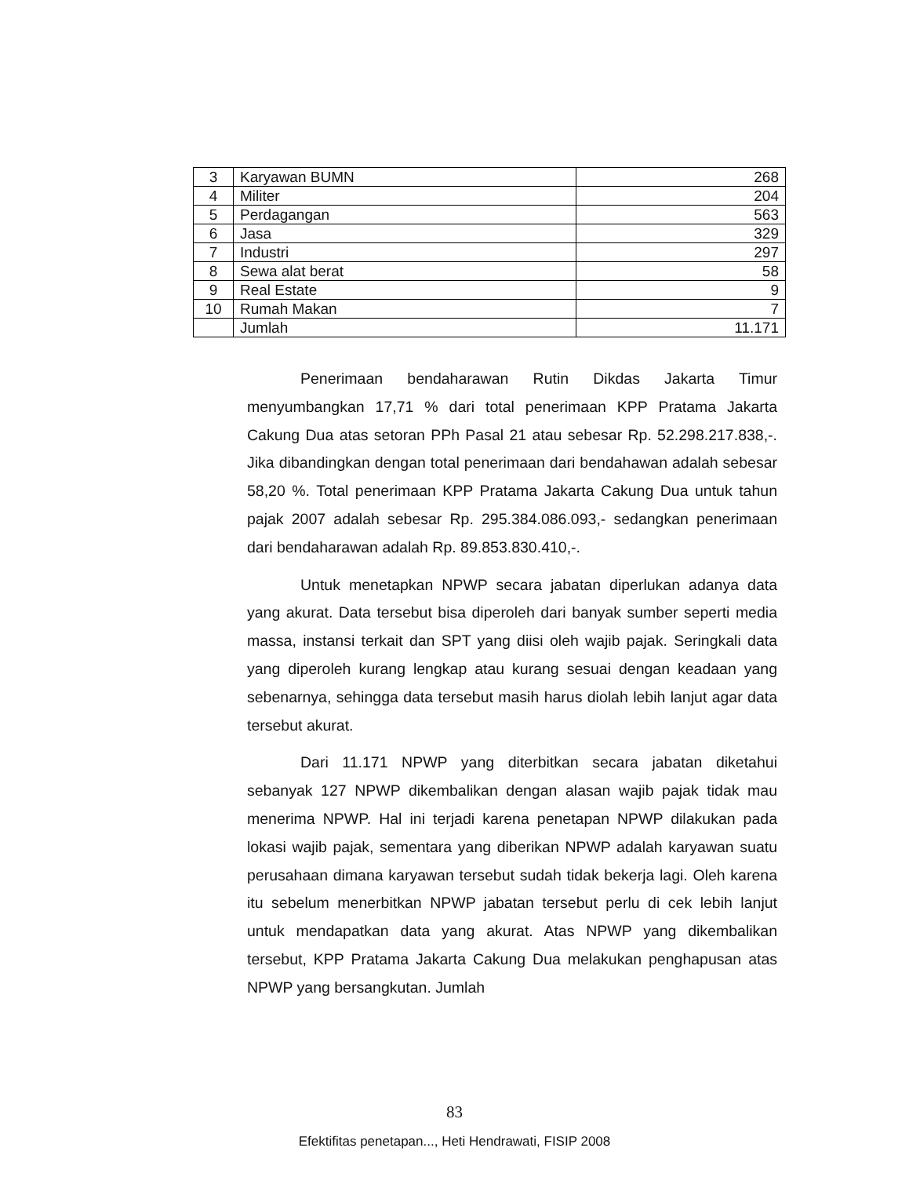| 3 | Karyawan BUMN | 268 |
| 4 | Militer | 204 |
| 5 | Perdagangan | 563 |
| 6 | Jasa | 329 |
| 7 | Industri | 297 |
| 8 | Sewa alat berat | 58 |
| 9 | Real Estate | 9 |
| 10 | Rumah Makan | 7 |
| | Jumlah | 11.171 |
Penerimaan bendaharawan Rutin Dikdas Jakarta Timur menyumbangkan 17,71 % dari total penerimaan KPP Pratama Jakarta Cakung Dua atas setoran PPh Pasal 21 atau sebesar Rp. 52.298.217.838,-. Jika dibandingkan dengan total penerimaan dari bendahawan adalah sebesar 58,20 %. Total penerimaan KPP Pratama Jakarta Cakung Dua untuk tahun pajak 2007 adalah sebesar Rp. 295.384.086.093,- sedangkan penerimaan dari bendaharawan adalah Rp. 89.853.830.410,-.
Untuk menetapkan NPWP secara jabatan diperlukan adanya data yang akurat. Data tersebut bisa diperoleh dari banyak sumber seperti media massa, instansi terkait dan SPT yang diisi oleh wajib pajak. Seringkali data yang diperoleh kurang lengkap atau kurang sesuai dengan keadaan yang sebenarnya, sehingga data tersebut masih harus diolah lebih lanjut agar data tersebut akurat.
Dari 11.171 NPWP yang diterbitkan secara jabatan diketahui sebanyak 127 NPWP dikembalikan dengan alasan wajib pajak tidak mau menerima NPWP. Hal ini terjadi karena penetapan NPWP dilakukan pada lokasi wajib pajak, sementara yang diberikan NPWP adalah karyawan suatu perusahaan dimana karyawan tersebut sudah tidak bekerja lagi. Oleh karena itu sebelum menerbitkan NPWP jabatan tersebut perlu di cek lebih lanjut untuk mendapatkan data yang akurat. Atas NPWP yang dikembalikan tersebut, KPP Pratama Jakarta Cakung Dua melakukan penghapusan atas NPWP yang bersangkutan. Jumlah
83
Efektifitas penetapan..., Heti Hendrawati, FISIP 2008